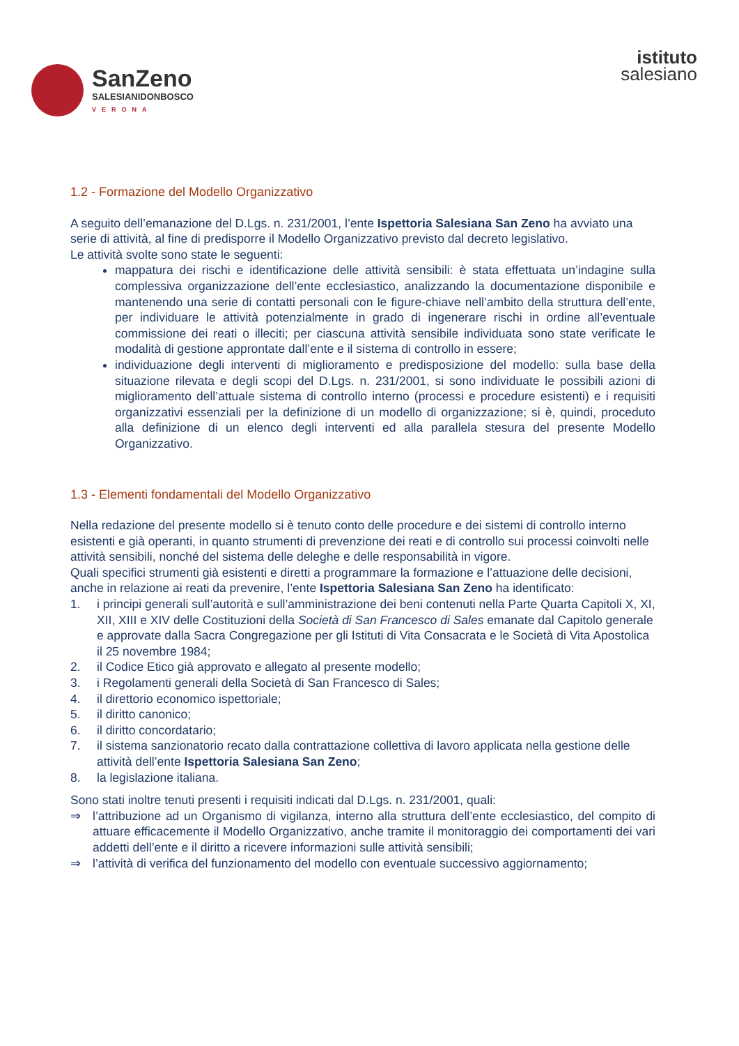SanZeno
SALESIANIDONBOSCO
VERONA
istituto
salesiano
1.2 - Formazione del Modello Organizzativo
A seguito dell’emanazione del D.Lgs. n. 231/2001, l’ente Ispettoria Salesiana San Zeno ha avviato una serie di attività, al fine di predisporre il Modello Organizzativo previsto dal decreto legislativo.
Le attività svolte sono state le seguenti:
mappatura dei rischi e identificazione delle attività sensibili: è stata effettuata un’indagine sulla complessiva organizzazione dell’ente ecclesiastico, analizzando la documentazione disponibile e mantenendo una serie di contatti personali con le figure-chiave nell’ambito della struttura dell’ente, per individuare le attività potenzialmente in grado di ingenerare rischi in ordine all’eventuale commissione dei reati o illeciti; per ciascuna attività sensibile individuata sono state verificate le modalità di gestione approntate dall’ente e il sistema di controllo in essere;
individuazione degli interventi di miglioramento e predisposizione del modello: sulla base della situazione rilevata e degli scopi del D.Lgs. n. 231/2001, si sono individuate le possibili azioni di miglioramento dell’attuale sistema di controllo interno (processi e procedure esistenti) e i requisiti organizzativi essenziali per la definizione di un modello di organizzazione; si è, quindi, proceduto alla definizione di un elenco degli interventi ed alla parallela stesura del presente Modello Organizzativo.
1.3 - Elementi fondamentali del Modello Organizzativo
Nella redazione del presente modello si è tenuto conto delle procedure e dei sistemi di controllo interno esistenti e già operanti, in quanto strumenti di prevenzione dei reati e di controllo sui processi coinvolti nelle attività sensibili, nonché del sistema delle deleghe e delle responsabilità in vigore.
Quali specifici strumenti già esistenti e diretti a programmare la formazione e l’attuazione delle decisioni, anche in relazione ai reati da prevenire, l’ente Ispettoria Salesiana San Zeno ha identificato:
1. i principi generali sull’autorità e sull’amministrazione dei beni contenuti nella Parte Quarta Capitoli X, XI, XII, XIII e XIV delle Costituzioni della Società di San Francesco di Sales emanate dal Capitolo generale e approvate dalla Sacra Congregazione per gli Istituti di Vita Consacrata e le Società di Vita Apostolica il 25 novembre 1984;
2. il Codice Etico già approvato e allegato al presente modello;
3. i Regolamenti generali della Società di San Francesco di Sales;
4. il direttorio economico ispettoriale;
5. il diritto canonico;
6. il diritto concordatario;
7. il sistema sanzionatorio recato dalla contrattazione collettiva di lavoro applicata nella gestione delle attività dell’ente Ispettoria Salesiana San Zeno;
8. la legislazione italiana.
Sono stati inoltre tenuti presenti i requisiti indicati dal D.Lgs. n. 231/2001, quali:
⇒ l’attribuzione ad un Organismo di vigilanza, interno alla struttura dell’ente ecclesiastico, del compito di attuare efficacemente il Modello Organizzativo, anche tramite il monitoraggio dei comportamenti dei vari addetti dell’ente e il diritto a ricevere informazioni sulle attività sensibili;
⇒ l’attività di verifica del funzionamento del modello con eventuale successivo aggiornamento;